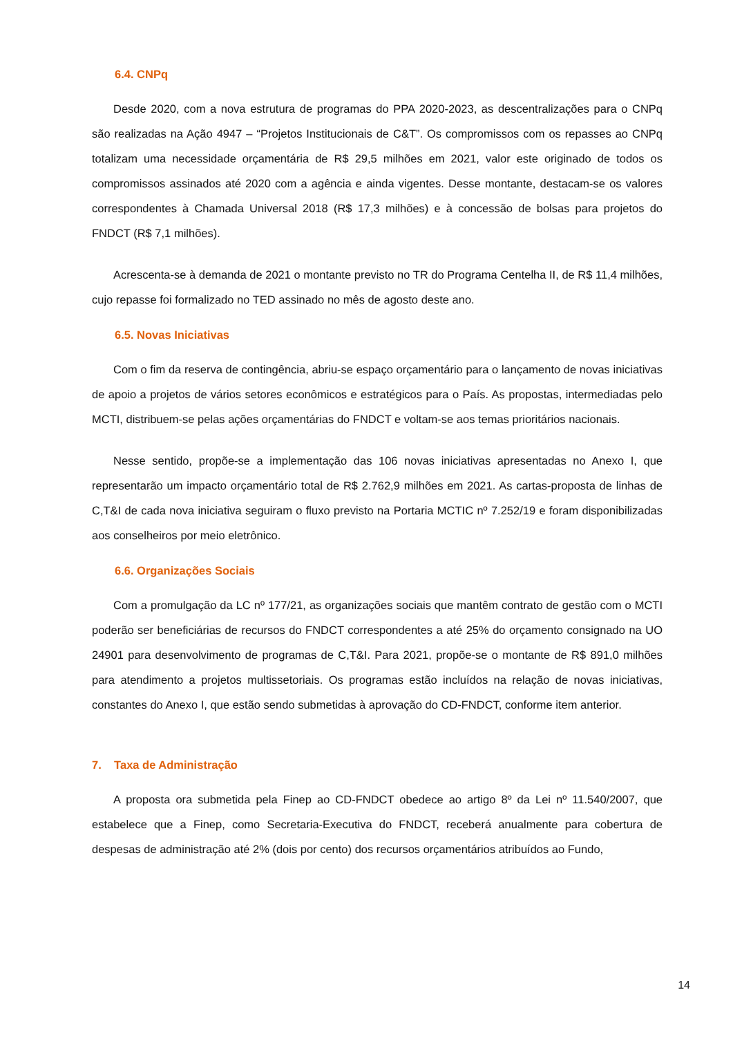6.4. CNPq
Desde 2020, com a nova estrutura de programas do PPA 2020-2023, as descentralizações para o CNPq são realizadas na Ação 4947 – “Projetos Institucionais de C&T”. Os compromissos com os repasses ao CNPq totalizam uma necessidade orçamentária de R$ 29,5 milhões em 2021, valor este originado de todos os compromissos assinados até 2020 com a agência e ainda vigentes. Desse montante, destacam-se os valores correspondentes à Chamada Universal 2018 (R$ 17,3 milhões) e à concessão de bolsas para projetos do FNDCT (R$ 7,1 milhões).
Acrescenta-se à demanda de 2021 o montante previsto no TR do Programa Centelha II, de R$ 11,4 milhões, cujo repasse foi formalizado no TED assinado no mês de agosto deste ano.
6.5. Novas Iniciativas
Com o fim da reserva de contingência, abriu-se espaço orçamentário para o lançamento de novas iniciativas de apoio a projetos de vários setores econômicos e estratégicos para o País. As propostas, intermediadas pelo MCTI, distribuem-se pelas ações orçamentárias do FNDCT e voltam-se aos temas prioritários nacionais.
Nesse sentido, propõe-se a implementação das 106 novas iniciativas apresentadas no Anexo I, que representarão um impacto orçamentário total de R$ 2.762,9 milhões em 2021. As cartas-proposta de linhas de C,T&I de cada nova iniciativa seguiram o fluxo previsto na Portaria MCTIC nº 7.252/19 e foram disponibilizadas aos conselheiros por meio eletrônico.
6.6. Organizações Sociais
Com a promulgação da LC nº 177/21, as organizações sociais que mantêm contrato de gestão com o MCTI poderão ser beneficiárias de recursos do FNDCT correspondentes a até 25% do orçamento consignado na UO 24901 para desenvolvimento de programas de C,T&I. Para 2021, propõe-se o montante de R$ 891,0 milhões para atendimento a projetos multissetoriais. Os programas estão incluídos na relação de novas iniciativas, constantes do Anexo I, que estão sendo submetidas à aprovação do CD-FNDCT, conforme item anterior.
7. Taxa de Administração
A proposta ora submetida pela Finep ao CD-FNDCT obedece ao artigo 8º da Lei nº 11.540/2007, que estabelece que a Finep, como Secretaria-Executiva do FNDCT, receberá anualmente para cobertura de despesas de administração até 2% (dois por cento) dos recursos orçamentários atribuídos ao Fundo,
14